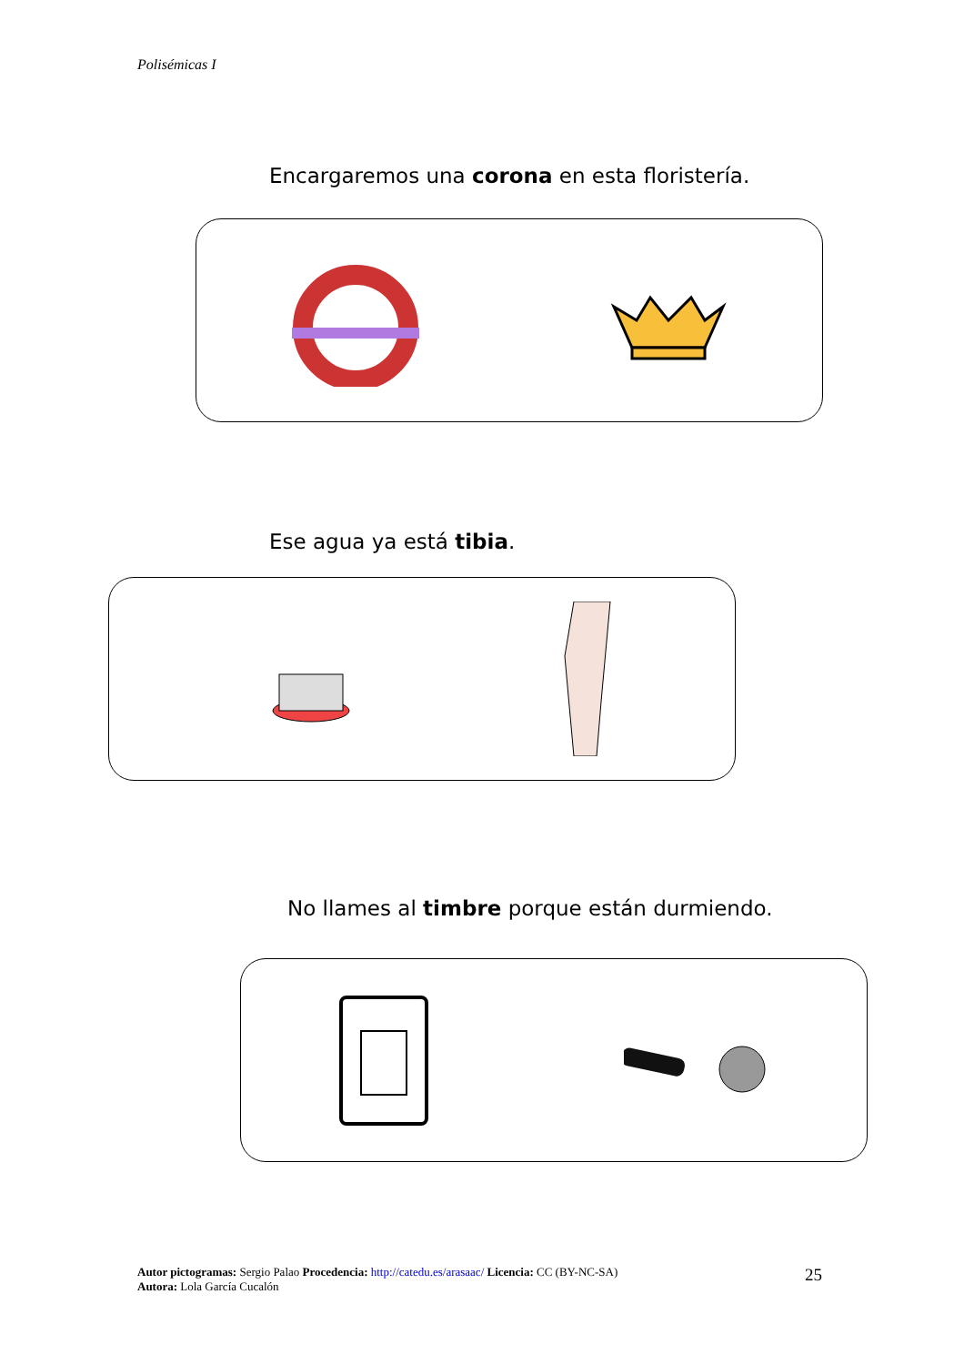Polisémicas I
Encargaremos una corona en esta floristería.
Ese agua ya está tibia.
No llames al timbre porque están durmiendo.
Autor pictogramas: Sergio Palao Procedencia: http://catedu.es/arasaac/ Licencia: CC (BY-NC-SA)
Autora: Lola García Cucalón
25